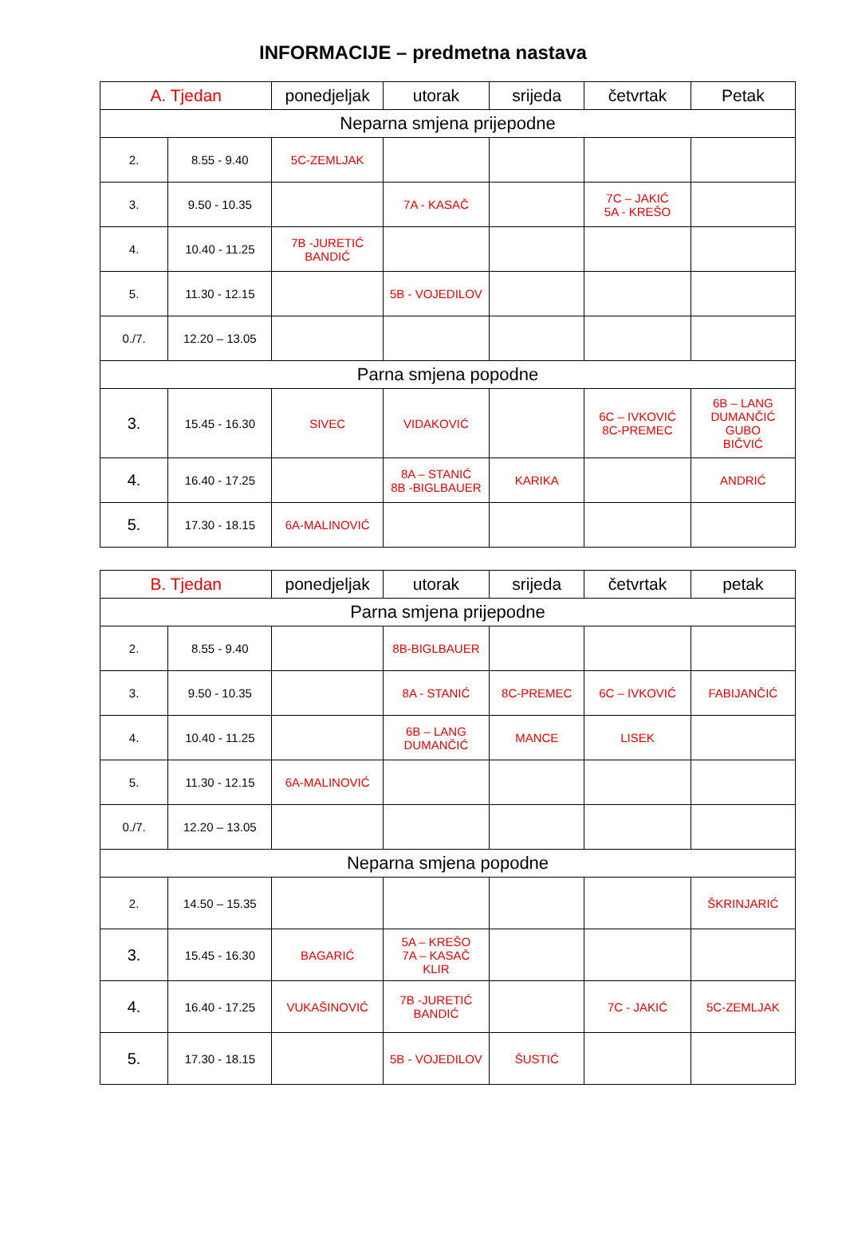INFORMACIJE – predmetna nastava
| A. Tjedan | | ponedjeljak | utorak | srijeda | četvrtak | Petak |
| --- | --- | --- | --- | --- | --- | --- |
| Neparna smjena prijepodne | | | | | | |
| 2. | 8.55 - 9.40 | 5C-ZEMLJAK | | | | |
| 3. | 9.50 - 10.35 | | 7A - KASAČ | | 7C – JAKIĆ 5A - KREŠO | |
| 4. | 10.40 - 11.25 | 7B -JURETIĆ BANDIĆ | | | | |
| 5. | 11.30 - 12.15 | | 5B - VOJEDILOV | | | |
| 0./7. | 12.20 – 13.05 | | | | | |
| Parna smjena popodne | | | | | | |
| 3. | 15.45 - 16.30 | SIVEC | VIDAKOVIĆ | | 6C – IVKOVIĆ 8C-PREMEC | 6B – LANG DUMANČIĆ GUBO BIČVIĆ |
| 4. | 16.40 - 17.25 | | 8A – STANIĆ 8B -BIGLBAUER | KARIKA | | ANDRIĆ |
| 5. | 17.30 - 18.15 | 6A-MALINOVIĆ | | | | |
| B. Tjedan | | ponedjeljak | utorak | srijeda | četvrtak | petak |
| --- | --- | --- | --- | --- | --- | --- |
| Parna smjena prijepodne | | | | | | |
| 2. | 8.55 - 9.40 | | 8B-BIGLBAUER | | | |
| 3. | 9.50 - 10.35 | | 8A - STANIĆ | 8C-PREMEC | 6C – IVKOVIĆ | FABIJANČIĆ |
| 4. | 10.40 - 11.25 | | 6B – LANG DUMANČIĆ | MANCE | LISEK | |
| 5. | 11.30 - 12.15 | 6A-MALINOVIĆ | | | | |
| 0./7. | 12.20 – 13.05 | | | | | |
| Neparna smjena popodne | | | | | | |
| 2. | 14.50 – 15.35 | | | | | ŠKRINJARIĆ |
| 3. | 15.45 - 16.30 | BAGARIĆ | 5A – KREŠO 7A – KASAČ KLIR | | | |
| 4. | 16.40 - 17.25 | VUKAŠINOVIĆ | 7B -JURETIĆ BANDIĆ | | 7C - JAKIĆ | 5C-ZEMLJAK |
| 5. | 17.30 - 18.15 | | 5B - VOJEDILOV | ŠUSTIĆ | | |